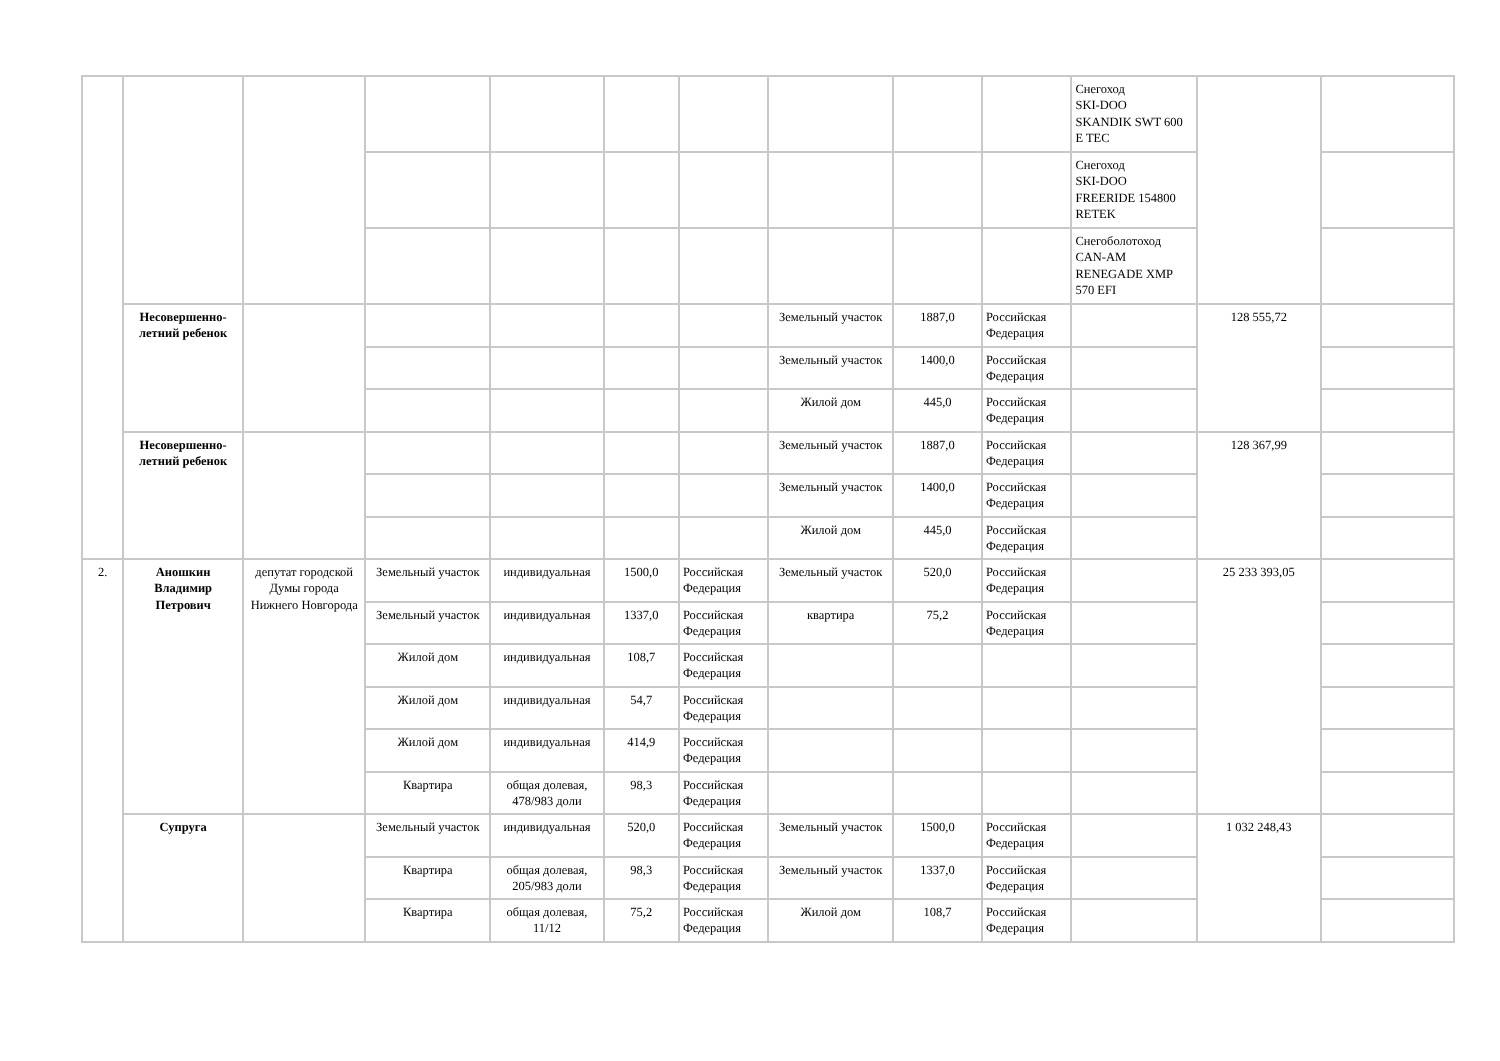| | | | | | | | | | | Снегоход SKI-DOO SKANDIK SWT 600 E TEC | | |
| | | | | | | | | | | Снегоход SKI-DOO FREERIDE 154800 RETEK | | |
| | | | | | | | | | | Снегоболотоход CAN-AM RENEGADE XMP 570 EFI | | |
| | Несовершенно-летний ребенок | | | | | | Земельный участок | 1887,0 | Российская Федерация | | 128 555,72 | |
| | | | | | | | Земельный участок | 1400,0 | Российская Федерация | | | |
| | | | | | | | Жилой дом | 445,0 | Российская Федерация | | | |
| | Несовершенно-летний ребенок | | | | | | Земельный участок | 1887,0 | Российская Федерация | | 128 367,99 | |
| | | | | | | | Земельный участок | 1400,0 | Российская Федерация | | | |
| | | | | | | | Жилой дом | 445,0 | Российская Федерация | | | |
| 2. | Аношкин Владимир Петрович | депутат городской Думы города Нижнего Новгорода | Земельный участок | индивидуальная | 1500,0 | Российская Федерация | Земельный участок | 520,0 | Российская Федерация | | 25 233 393,05 | |
| | | | Земельный участок | индивидуальная | 1337,0 | Российская Федерация | квартира | 75,2 | Российская Федерация | | | |
| | | | Жилой дом | индивидуальная | 108,7 | Российская Федерация | | | | | | |
| | | | Жилой дом | индивидуальная | 54,7 | Российская Федерация | | | | | | |
| | | | Жилой дом | индивидуальная | 414,9 | Российская Федерация | | | | | | |
| | | | Квартира | общая долевая, 478/983 доли | 98,3 | Российская Федерация | | | | | | |
| | Супруга | | Земельный участок | индивидуальная | 520,0 | Российская Федерация | Земельный участок | 1500,0 | Российская Федерация | | 1 032 248,43 | |
| | | | Квартира | общая долевая, 205/983 доли | 98,3 | Российская Федерация | Земельный участок | 1337,0 | Российская Федерация | | | |
| | | | Квартира | общая долевая, 11/12 | 75,2 | Российская Федерация | Жилой дом | 108,7 | Российская Федерация | | | |